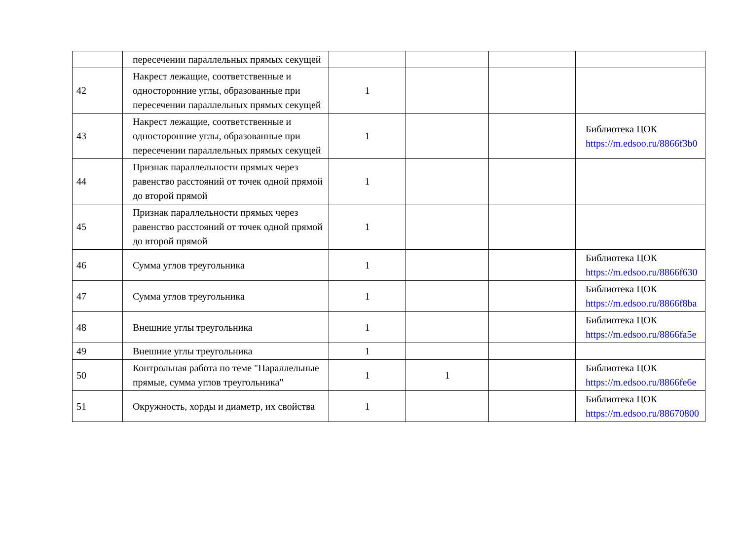| | пересечении параллельных прямых секущей | | | | |
| 42 | Накрест лежащие, соответственные и односторонние углы, образованные при пересечении параллельных прямых секущей | 1 | | | |
| 43 | Накрест лежащие, соответственные и односторонние углы, образованные при пересечении параллельных прямых секущей | 1 | | | Библиотека ЦОК https://m.edsoo.ru/8866f3b0 |
| 44 | Признак параллельности прямых через равенство расстояний от точек одной прямой до второй прямой | 1 | | | |
| 45 | Признак параллельности прямых через равенство расстояний от точек одной прямой до второй прямой | 1 | | | |
| 46 | Сумма углов треугольника | 1 | | | Библиотека ЦОК https://m.edsoo.ru/8866f630 |
| 47 | Сумма углов треугольника | 1 | | | Библиотека ЦОК https://m.edsoo.ru/8866f8ba |
| 48 | Внешние углы треугольника | 1 | | | Библиотека ЦОК https://m.edsoo.ru/8866fa5e |
| 49 | Внешние углы треугольника | 1 | | | |
| 50 | Контрольная работа по теме "Параллельные прямые, сумма углов треугольника" | 1 | 1 | | Библиотека ЦОК https://m.edsoo.ru/8866fe6e |
| 51 | Окружность, хорды и диаметр, их свойства | 1 | | | Библиотека ЦОК https://m.edsoo.ru/88670800 |